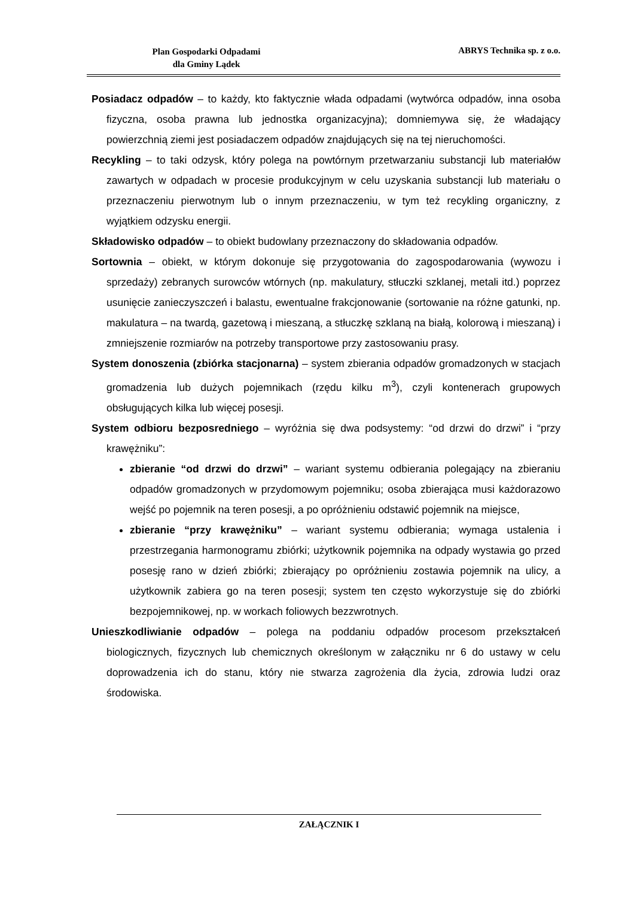Plan Gospodarki Odpadami
dla Gminy Lądek
ABRYS Technika sp. z o.o.
Posiadacz odpadów – to każdy, kto faktycznie włada odpadami (wytwórca odpadów, inna osoba fizyczna, osoba prawna lub jednostka organizacyjna); domniemywa się, że władający powierzchnią ziemi jest posiadaczem odpadów znajdujących się na tej nieruchomości.
Recykling – to taki odzysk, który polega na powtórnym przetwarzaniu substancji lub materiałów zawartych w odpadach w procesie produkcyjnym w celu uzyskania substancji lub materiału o przeznaczeniu pierwotnym lub o innym przeznaczeniu, w tym też recykling organiczny, z wyjątkiem odzysku energii.
Składowisko odpadów – to obiekt budowlany przeznaczony do składowania odpadów.
Sortownia – obiekt, w którym dokonuje się przygotowania do zagospodarowania (wywozu i sprzedaży) zebranych surowców wtórnych (np. makulatury, stłuczki szklanej, metali itd.) poprzez usunięcie zanieczyszczeń i balastu, ewentualne frakcjonowanie (sortowanie na różne gatunki, np. makulatura – na twardą, gazetową i mieszaną, a stłuczkę szklaną na białą, kolorową i mieszaną) i zmniejszenie rozmiarów na potrzeby transportowe przy zastosowaniu prasy.
System donoszenia (zbiórka stacjonarna) – system zbierania odpadów gromadzonych w stacjach gromadzenia lub dużych pojemnikach (rzędu kilku m<sup>3</sup>), czyli kontenerach grupowych obsługujących kilka lub więcej posesji.
System odbioru bezposredniego – wyróżnia się dwa podsystemy: “od drzwi do drzwi” i “przy krawężniku”:
zbieranie “od drzwi do drzwi” – wariant systemu odbierania polegający na zbieraniu odpadów gromadzonych w przydomowym pojemniku; osoba zbierająca musi każdorazowo wejść po pojemnik na teren posesji, a po opróżnieniu odstawić pojemnik na miejsce,
zbieranie “przy krawężniku” – wariant systemu odbierania; wymaga ustalenia i przestrzegania harmonogramu zbiórki; użytkownik pojemnika na odpady wystawia go przed posesję rano w dzień zbiórki; zbierający po opróżnieniu zostawia pojemnik na ulicy, a użytkownik zabiera go na teren posesji; system ten często wykorzystuje się do zbiórki bezpojemnikowej, np. w workach foliowych bezzwrotnych.
Unieszkodliwianie odpadów – polega na poddaniu odpadów procesom przekształceń biologicznych, fizycznych lub chemicznych określonym w załączniku nr 6 do ustawy w celu doprowadzenia ich do stanu, który nie stwarza zagrożenia dla życia, zdrowia ludzi oraz środowiska.
ZAŁĄCZNIK I